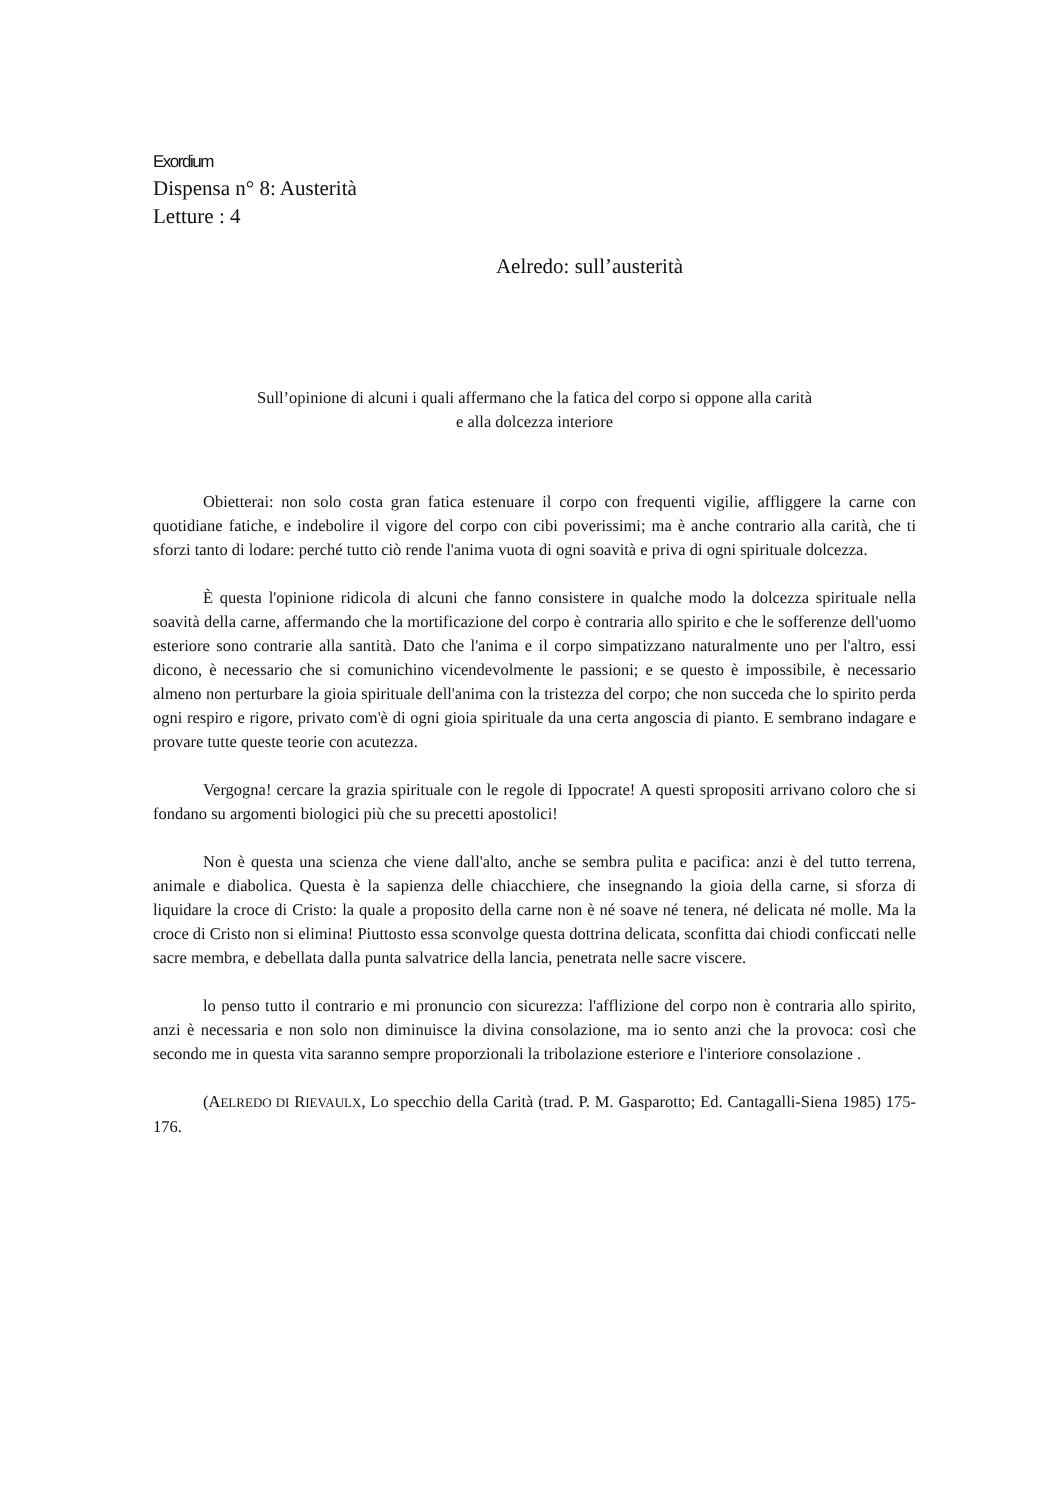Exordium
Dispensa n° 8: Austerità
Letture : 4
Aelredo: sull’austerità
Sull’opinione di alcuni i quali affermano che la fatica del corpo si oppone alla carità
e alla dolcezza interiore
Obietterai: non solo costa gran fatica estenuare il corpo con frequenti vigilie, affliggere la carne con quotidiane fatiche, e indebolire il vigore del corpo con cibi poverissimi; ma è anche contrario alla carità, che ti sforzi tanto di lodare: perché tutto ciò rende l'anima vuota di ogni soavità e priva di ogni spirituale dolcezza.
È questa l'opinione ridicola di alcuni che fanno consistere in qualche modo la dolcezza spirituale nella soavità della carne, affermando che la mortificazione del corpo è contraria allo spirito e che le sofferenze dell'uomo esteriore sono contrarie alla santità. Dato che l'anima e il corpo simpatizzano naturalmente uno per l'altro, essi dicono, è necessario che si comunichino vicendevolmente le passioni; e se questo è impossibile, è necessario almeno non perturbare la gioia spirituale dell'anima con la tristezza del corpo; che non succeda che lo spirito perda ogni respiro e rigore, privato com'è di ogni gioia spirituale da una certa angoscia di pianto. E sembrano indagare e provare tutte queste teorie con acutezza.
Vergogna! cercare la grazia spirituale con le regole di Ippocrate! A questi spropositi arrivano coloro che si fondano su argomenti biologici più che su precetti apostolici!
Non è questa una scienza che viene dall'alto, anche se sembra pulita e pacifica: anzi è del tutto terrena, animale e diabolica. Questa è la sapienza delle chiacchiere, che insegnando la gioia della carne, si sforza di liquidare la croce di Cristo: la quale a proposito della carne non è né soave né tenera, né delicata né molle. Ma la croce di Cristo non si elimina! Piuttosto essa sconvolge questa dottrina delicata, sconfitta dai chiodi conficcati nelle sacre membra, e debellata dalla punta salvatrice della lancia, penetrata nelle sacre viscere.
lo penso tutto il contrario e mi pronuncio con sicurezza: l'afflizione del corpo non è contraria allo spirito, anzi è necessaria e non solo non diminuisce la divina consolazione, ma io sento anzi che la provoca: così che secondo me in questa vita saranno sempre proporzionali la tribolazione esteriore e l'interiore consolazione .
(AELREDO DI RIEVAULX, Lo specchio della Carità (trad. P. M. Gasparotto; Ed. Cantagalli-Siena 1985) 175-176.